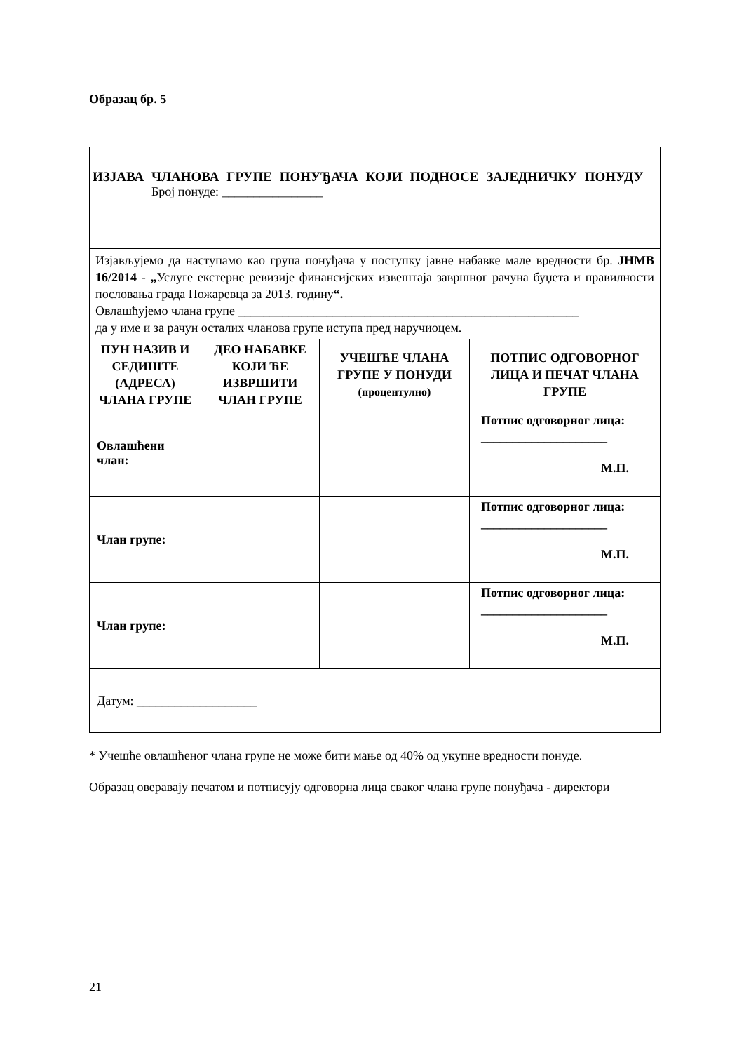Образац бр. 5
| ИЗЈАВА ЧЛАНОВА ГРУПЕ ПОНУЂАЧА КОЈИ ПОДНОСЕ ЗАЈЕДНИЧКУ ПОНУДУ Број понуде: ________________ | | | |
| Изјављујемо да наступамо као група понуђача у поступку јавне набавке мале вредности бр. ЈНМВ 16/2014 - „ Услуге екстерне ревизије финансијских извештаја завршног рачуна буџета и правилности пословања града Пожаревца за 2013. годину “. Овлашћујемо члана групе ______________________________________________________ да у име и за рачун осталих чланова групе иступа пред наручиоцем. | | | |
| ПУН НАЗИВ И СЕДИШТЕ (АДРЕСА) ЧЛАНА ГРУПЕ | ДЕО НАБАВКЕ КОЈИ ЋЕ ИЗВРШИТИ ЧЛАН ГРУПЕ | УЧЕШЋЕ ЧЛАНА ГРУПЕ У ПОНУДИ (процентулно) | ПОТПИС ОДГОВОРНОГ ЛИЦА И ПЕЧАТ ЧЛАНА ГРУПЕ |
| Овлашћени члан: | | | Потпис одговорног лица: ____________________ М.П. |
| Члан групе: | | | Потпис одговорног лица: ____________________ М.П. |
| Члан групе: | | | Потпис одговорног лица: ____________________ М.П. |
| Датум: ___________________ | | | |
* Учешће овлашћеног члана групе не може бити мање од 40% од укупне вредности понуде.
Образац оверавају печатом и потписују одговорна лица сваког члана групе понуђача - директори
21